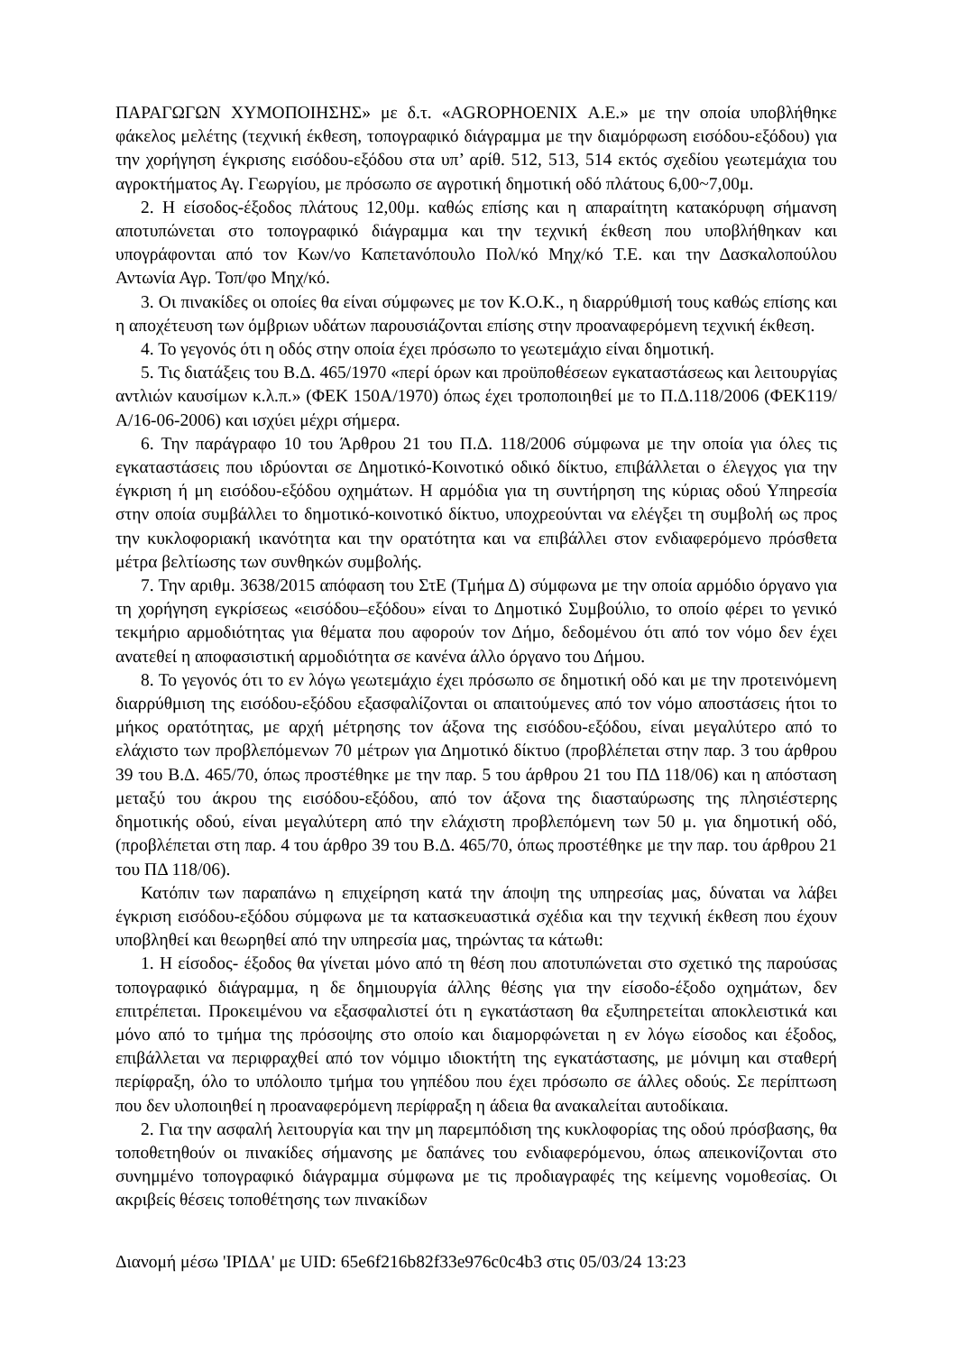ΠΑΡΑΓΩΓΩΝ ΧΥΜΟΠΟΙΗΣΗΣ» με δ.τ. «AGROPHOENIX Α.Ε.» με την οποία υποβλήθηκε φάκελος μελέτης (τεχνική έκθεση, τοπογραφικό διάγραμμα με την διαμόρφωση εισόδου-εξόδου) για την χορήγηση έγκρισης εισόδου-εξόδου στα υπ’ αρίθ. 512, 513, 514 εκτός σχεδίου γεωτεμάχια του αγροκτήματος Αγ. Γεωργίου, με πρόσωπο σε αγροτική δημοτική οδό πλάτους 6,00~7,00μ.
2. Η είσοδος-έξοδος πλάτους 12,00μ. καθώς επίσης και η απαραίτητη κατακόρυφη σήμανση αποτυπώνεται στο τοπογραφικό διάγραμμα και την τεχνική έκθεση που υποβλήθηκαν και υπογράφονται από τον Κων/νο Καπετανόπουλο Πολ/κό Μηχ/κό Τ.Ε. και την Δασκαλοπούλου Αντωνία Αγρ. Τοπ/φο Μηχ/κό.
3. Οι πινακίδες οι οποίες θα είναι σύμφωνες με τον Κ.Ο.Κ., η διαρρύθμισή τους καθώς επίσης και η αποχέτευση των όμβριων υδάτων παρουσιάζονται επίσης στην προαναφερόμενη τεχνική έκθεση.
4. Το γεγονός ότι η οδός στην οποία έχει πρόσωπο το γεωτεμάχιο είναι δημοτική.
5. Τις διατάξεις του Β.Δ. 465/1970 «περί όρων και προϋποθέσεων εγκαταστάσεως και λειτουργίας αντλιών καυσίμων κ.λ.π.» (ΦΕΚ 150Α/1970) όπως έχει τροποποιηθεί με το Π.Δ.118/2006 (ΦΕΚ119/Α/16-06-2006) και ισχύει μέχρι σήμερα.
6. Την παράγραφο 10 του Άρθρου 21 του Π.Δ. 118/2006 σύμφωνα με την οποία για όλες τις εγκαταστάσεις που ιδρύονται σε Δημοτικό-Κοινοτικό οδικό δίκτυο, επιβάλλεται ο έλεγχος για την έγκριση ή μη εισόδου-εξόδου οχημάτων. Η αρμόδια για τη συντήρηση της κύριας οδού Υπηρεσία στην οποία συμβάλλει το δημοτικό-κοινοτικό δίκτυο, υποχρεούνται να ελέγξει τη συμβολή ως προς την κυκλοφοριακή ικανότητα και την ορατότητα και να επιβάλλει στον ενδιαφερόμενο πρόσθετα μέτρα βελτίωσης των συνθηκών συμβολής.
7. Την αριθμ. 3638/2015 απόφαση του ΣτΕ (Τμήμα Δ) σύμφωνα με την οποία αρμόδιο όργανο για τη χορήγηση εγκρίσεως «εισόδου–εξόδου» είναι το Δημοτικό Συμβούλιο, το οποίο φέρει το γενικό τεκμήριο αρμοδιότητας για θέματα που αφορούν τον Δήμο, δεδομένου ότι από τον νόμο δεν έχει ανατεθεί η αποφασιστική αρμοδιότητα σε κανένα άλλο όργανο του Δήμου.
8. Το γεγονός ότι το εν λόγω γεωτεμάχιο έχει πρόσωπο σε δημοτική οδό και με την προτεινόμενη διαρρύθμιση της εισόδου-εξόδου εξασφαλίζονται οι απαιτούμενες από τον νόμο αποστάσεις ήτοι το μήκος ορατότητας, με αρχή μέτρησης τον άξονα της εισόδου-εξόδου, είναι μεγαλύτερο από το ελάχιστο των προβλεπόμενων 70 μέτρων για Δημοτικό δίκτυο (προβλέπεται στην παρ. 3 του άρθρου 39 του Β.Δ. 465/70, όπως προστέθηκε με την παρ. 5 του άρθρου 21 του ΠΔ 118/06) και η απόσταση μεταξύ του άκρου της εισόδου-εξόδου, από τον άξονα της διασταύρωσης της πλησιέστερης δημοτικής οδού, είναι μεγαλύτερη από την ελάχιστη προβλεπόμενη των 50 μ. για δημοτική οδό, (προβλέπεται στη παρ. 4 του άρθρο 39 του Β.Δ. 465/70, όπως προστέθηκε με την παρ. του άρθρου 21 του ΠΔ 118/06).
Κατόπιν των παραπάνω η επιχείρηση κατά την άποψη της υπηρεσίας μας, δύναται να λάβει έγκριση εισόδου-εξόδου σύμφωνα με τα κατασκευαστικά σχέδια και την τεχνική έκθεση που έχουν υποβληθεί και θεωρηθεί από την υπηρεσία μας, τηρώντας τα κάτωθι:
1. Η είσοδος- έξοδος θα γίνεται μόνο από τη θέση που αποτυπώνεται στο σχετικό της παρούσας τοπογραφικό διάγραμμα, η δε δημιουργία άλλης θέσης για την είσοδο-έξοδο οχημάτων, δεν επιτρέπεται. Προκειμένου να εξασφαλιστεί ότι η εγκατάσταση θα εξυπηρετείται αποκλειστικά και μόνο από το τμήμα της πρόσοψης στο οποίο και διαμορφώνεται η εν λόγω είσοδος και έξοδος, επιβάλλεται να περιφραχθεί από τον νόμιμο ιδιοκτήτη της εγκατάστασης, με μόνιμη και σταθερή περίφραξη, όλο το υπόλοιπο τμήμα του γηπέδου που έχει πρόσωπο σε άλλες οδούς. Σε περίπτωση που δεν υλοποιηθεί η προαναφερόμενη περίφραξη η άδεια θα ανακαλείται αυτοδίκαια.
2. Για την ασφαλή λειτουργία και την μη παρεμπόδιση της κυκλοφορίας της οδού πρόσβασης, θα τοποθετηθούν οι πινακίδες σήμανσης με δαπάνες του ενδιαφερόμενου, όπως απεικονίζονται στο συνημμένο τοπογραφικό διάγραμμα σύμφωνα με τις προδιαγραφές της κείμενης νομοθεσίας. Οι ακριβείς θέσεις τοποθέτησης των πινακίδων
Διανομή μέσω 'ΙΡΙΔΑ' με UID: 65e6f216b82f33e976c0c4b3 στις 05/03/24 13:23